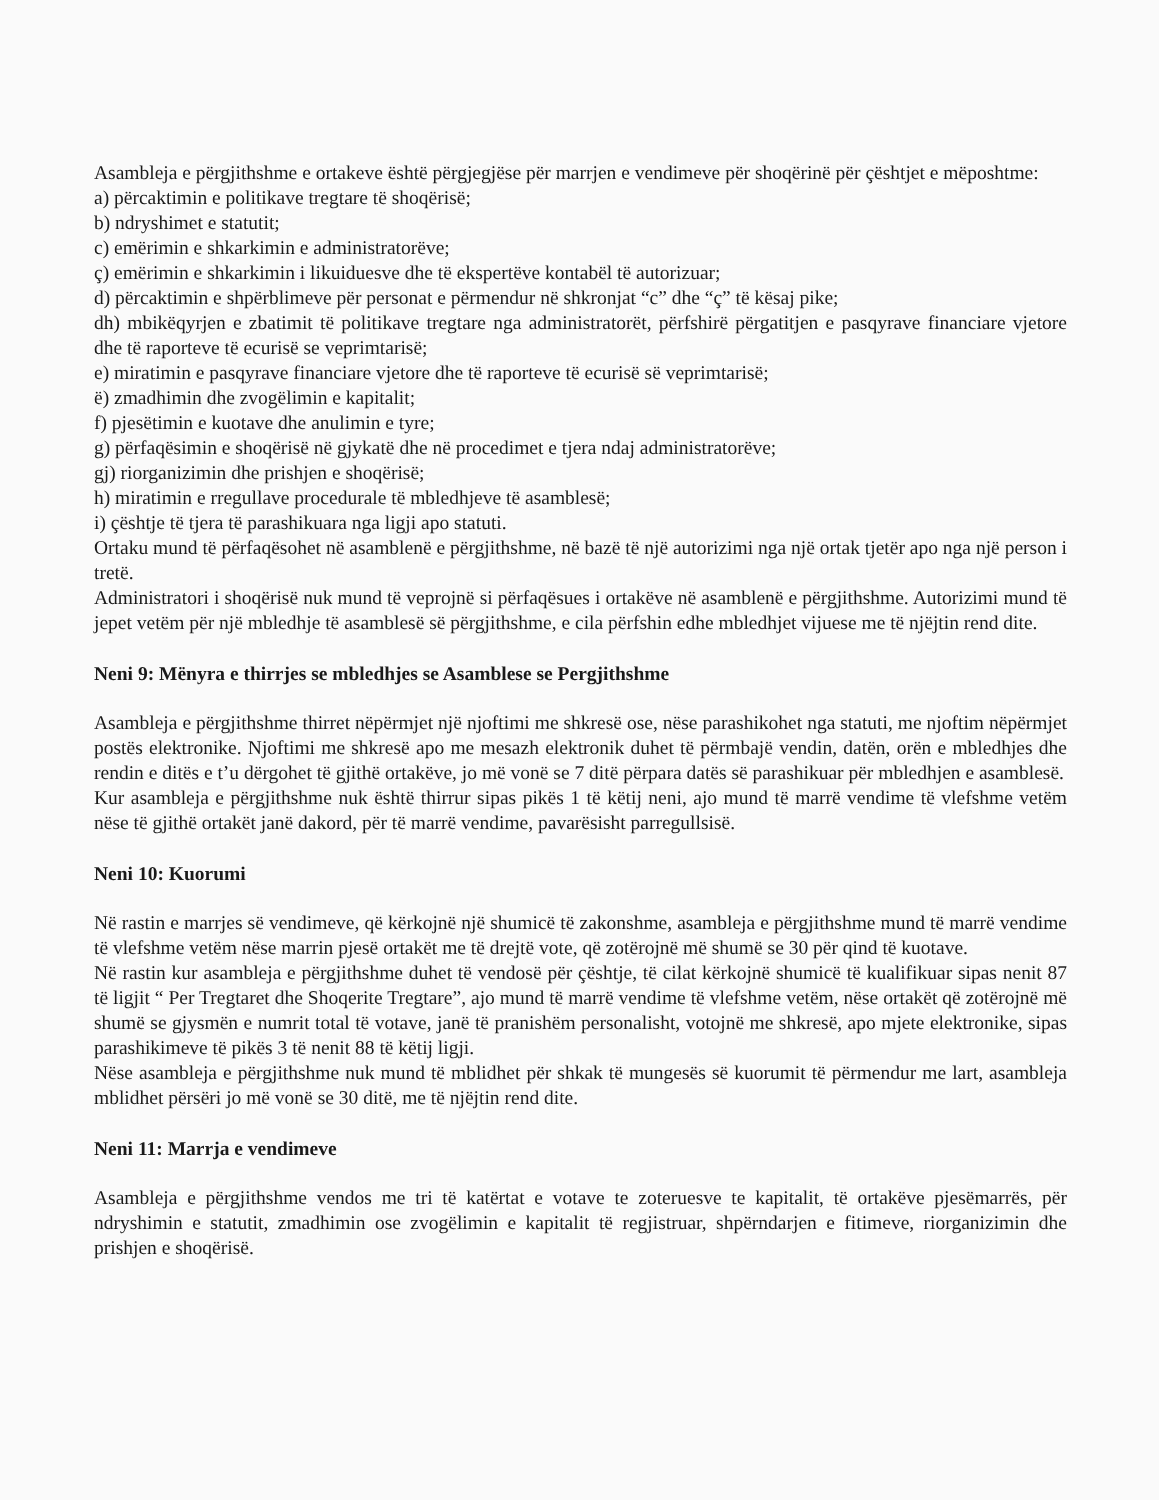Asambleja e përgjithshme e ortakeve është përgjegjëse për marrjen e vendimeve për shoqërinë për çështjet e mëposhtme:
a) përcaktimin e politikave tregtare të shoqërisë;
b) ndryshimet e statutit;
c) emërimin e shkarkimin e administratorëve;
ç) emërimin e shkarkimin i likuiduesve dhe të ekspertëve kontabël të autorizuar;
d) përcaktimin e shpërblimeve për personat e përmendur në shkronjat “c” dhe “ç” të kësaj pike;
dh) mbikëqyrjen e zbatimit të politikave tregtare nga administratorët, përfshirë përgatitjen e pasqyrave financiare vjetore dhe të raporteve të ecurisë se veprimtarisë;
e) miratimin e pasqyrave financiare vjetore dhe të raporteve të ecurisë së veprimtarisë;
ë) zmadhimin dhe zvogëlimin e kapitalit;
f) pjesëtimin e kuotave dhe anulimin e tyre;
g) përfaqësimin e shoqërisë në gjykatë dhe në procedimet e tjera ndaj administratorëve;
gj) riorganizimin dhe prishjen e shoqërisë;
h) miratimin e rregullave procedurale të mbledhjeve të asamblesë;
i) çështje të tjera të parashikuara nga ligji apo statuti.
Ortaku mund të përfaqësohet në asamblenë e përgjithshme, në bazë të një autorizimi nga një ortak tjetër apo nga një person i tretë.
Administratori i shoqërisë nuk mund të veprojnë si përfaqësues i ortakëve në asamblenë e përgjithshme. Autorizimi mund të jepet vetëm për një mbledhje të asamblesë së përgjithshme, e cila përfshin edhe mbledhjet vijuese me të njëjtin rend dite.
Neni 9: Mënyra e thirrjes se mbledhjes se Asamblese se Pergjithshme
Asambleja e përgjithshme thirret nëpërmjet një njoftimi me shkresë ose, nëse parashikohet nga statuti, me njoftim nëpërmjet postës elektronike. Njoftimi me shkresë apo me mesazh elektronik duhet të përmbajë vendin, datën, orën e mbledhjes dhe rendin e ditës e t’u dërgohet të gjithë ortakëve, jo më vonë se 7 ditë përpara datës së parashikuar për mbledhjen e asamblesë.
Kur asambleja e përgjithshme nuk është thirrur sipas pikës 1 të këtij neni, ajo mund të marrë vendime të vlefshme vetëm nëse të gjithë ortakët janë dakord, për të marrë vendime, pavarësisht parregullsisë.
Neni 10: Kuorumi
Në rastin e marrjes së vendimeve, që kërkojnë një shumicë të zakonshme, asambleja e përgjithshme mund të marrë vendime të vlefshme vetëm nëse marrin pjesë ortakët me të drejtë vote, që zotërojnë më shumë se 30 për qind të kuotave.
Në rastin kur asambleja e përgjithshme duhet të vendosë për çështje, të cilat kërkojnë shumicë të kualifikuar sipas nenit 87 të ligjit “ Per Tregtaret dhe Shoqerite Tregtare”, ajo mund të marrë vendime të vlefshme vetëm, nëse ortakët që zotërojnë më shumë se gjysmën e numrit total të votave, janë të pranishëm personalisht, votojnë me shkresë, apo mjete elektronike, sipas parashikimeve të pikës 3 të nenit 88 të këtij ligji.
Nëse asambleja e përgjithshme nuk mund të mblidhet për shkak të mungesës së kuorumit të përmendur me lart, asambleja mblidhet përsëri jo më vonë se 30 ditë, me të njëjtin rend dite.
Neni 11: Marrja e vendimeve
Asambleja e përgjithshme vendos me tri të katërtat e votave te zoteruesve te kapitalit, të ortakëve pjesëmarrës, për ndryshimin e statutit, zmadhimin ose zvogëlimin e kapitalit të regjistruar, shpërndarjen e fitimeve, riorganizimin dhe prishjen e shoqërisë.